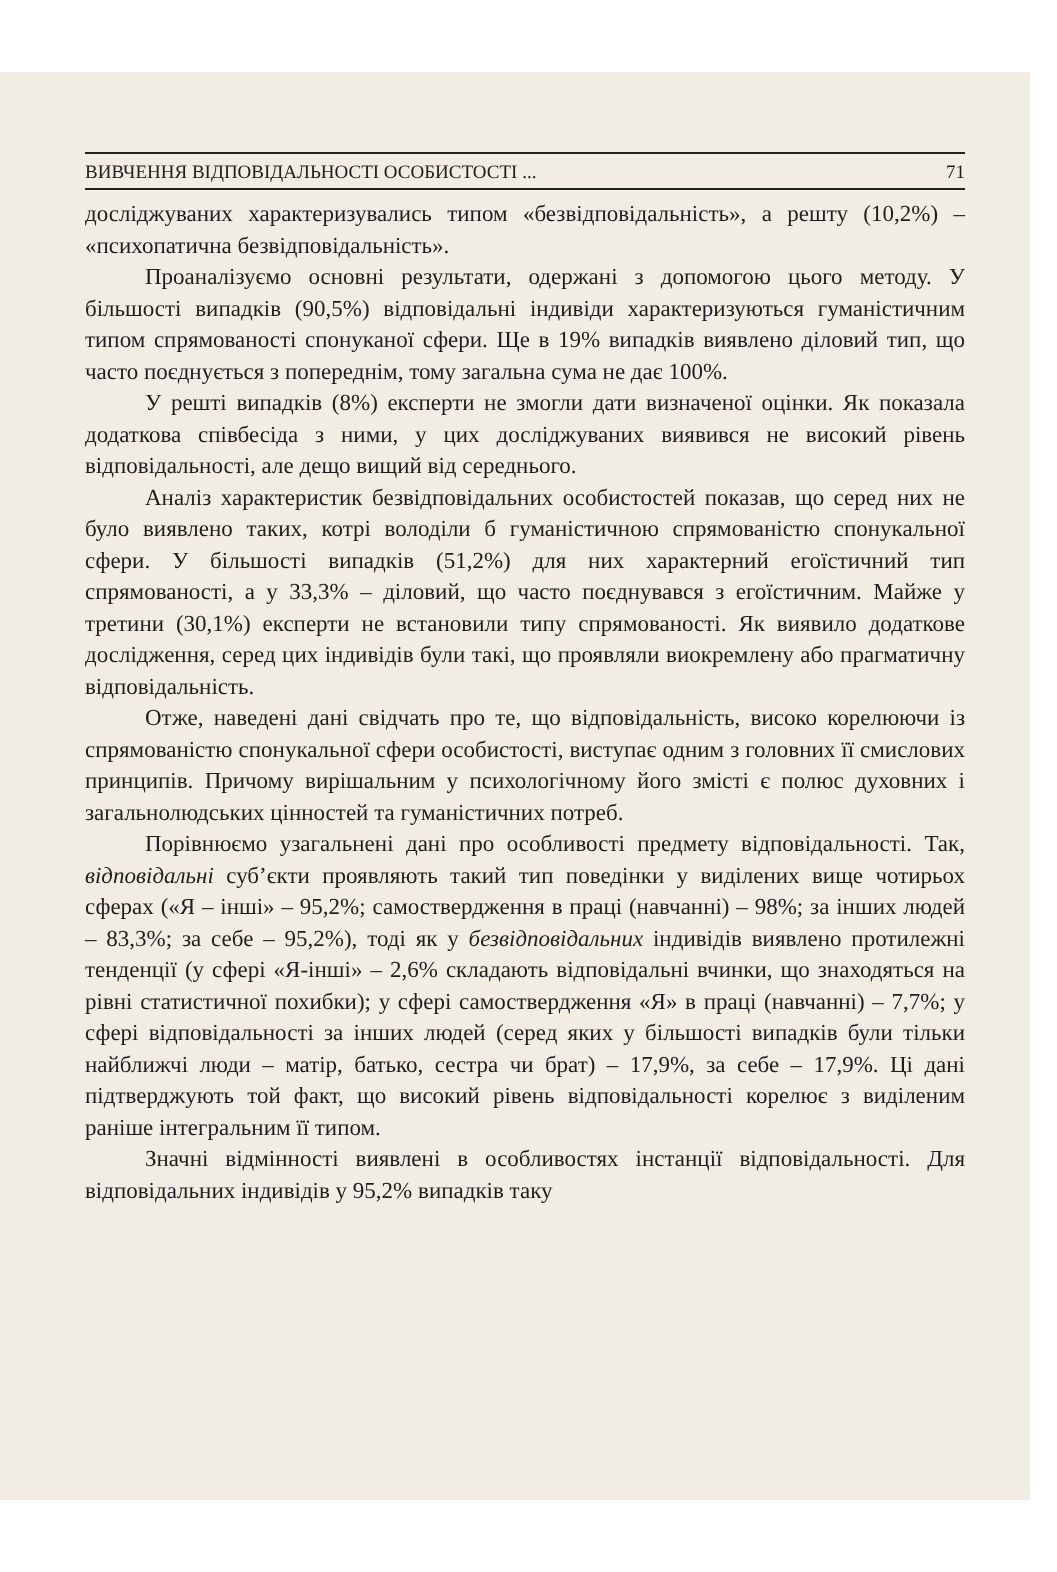ВИВЧЕННЯ ВІДПОВІДАЛЬНОСТІ ОСОБИСТОСТІ ... 71
досліджуваних характеризувались типом «безвідповідальність», а решту (10,2%) – «психопатична безвідповідальність».
Проаналізуємо основні результати, одержані з допомогою цього методу. У більшості випадків (90,5%) відповідальні індивіди характеризуються гуманістичним типом спрямованості спонуканої сфери. Ще в 19% випадків виявлено діловий тип, що часто поєднується з попереднім, тому загальна сума не дає 100%.
У решті випадків (8%) експерти не змогли дати визначеної оцінки. Як показала додаткова співбесіда з ними, у цих досліджуваних виявився не високий рівень відповідальності, але дещо вищий від середнього.
Аналіз характеристик безвідповідальних особистостей показав, що серед них не було виявлено таких, котрі володіли б гуманістичною спрямованістю спонукальної сфери. У більшості випадків (51,2%) для них характерний егоїстичний тип спрямованості, а у 33,3% – діловий, що часто поєднувався з егоїстичним. Майже у третини (30,1%) експерти не встановили типу спрямованості. Як виявило додаткове дослідження, серед цих індивідів були такі, що проявляли виокремлену або прагматичну відповідальність.
Отже, наведені дані свідчать про те, що відповідальність, високо корелюючи із спрямованістю спонукальної сфери особистості, виступає одним з головних її смислових принципів. Причому вирішальним у психологічному його змісті є полюс духовних і загальнолюдських цінностей та гуманістичних потреб.
Порівнюємо узагальнені дані про особливості предмету відповідальності. Так, відповідальні суб’єкти проявляють такий тип поведінки у виділених вище чотирьох сферах («Я – інші» – 95,2%; самоствердження в праці (навчанні) – 98%; за інших людей – 83,3%; за себе – 95,2%), тоді як у безвідповідальних індивідів виявлено протилежні тенденції (у сфері «Я-інші» – 2,6% складають відповідальні вчинки, що знаходяться на рівні статистичної похибки); у сфері самоствердження «Я» в праці (навчанні) – 7,7%; у сфері відповідальності за інших людей (серед яких у більшості випадків були тільки найближчі люди – матір, батько, сестра чи брат) – 17,9%, за себе – 17,9%. Ці дані підтверджують той факт, що високий рівень відповідальності корелює з виділеним раніше інтегральним її типом.
Значні відмінності виявлені в особливостях інстанції відповідальності. Для відповідальних індивідів у 95,2% випадків таку